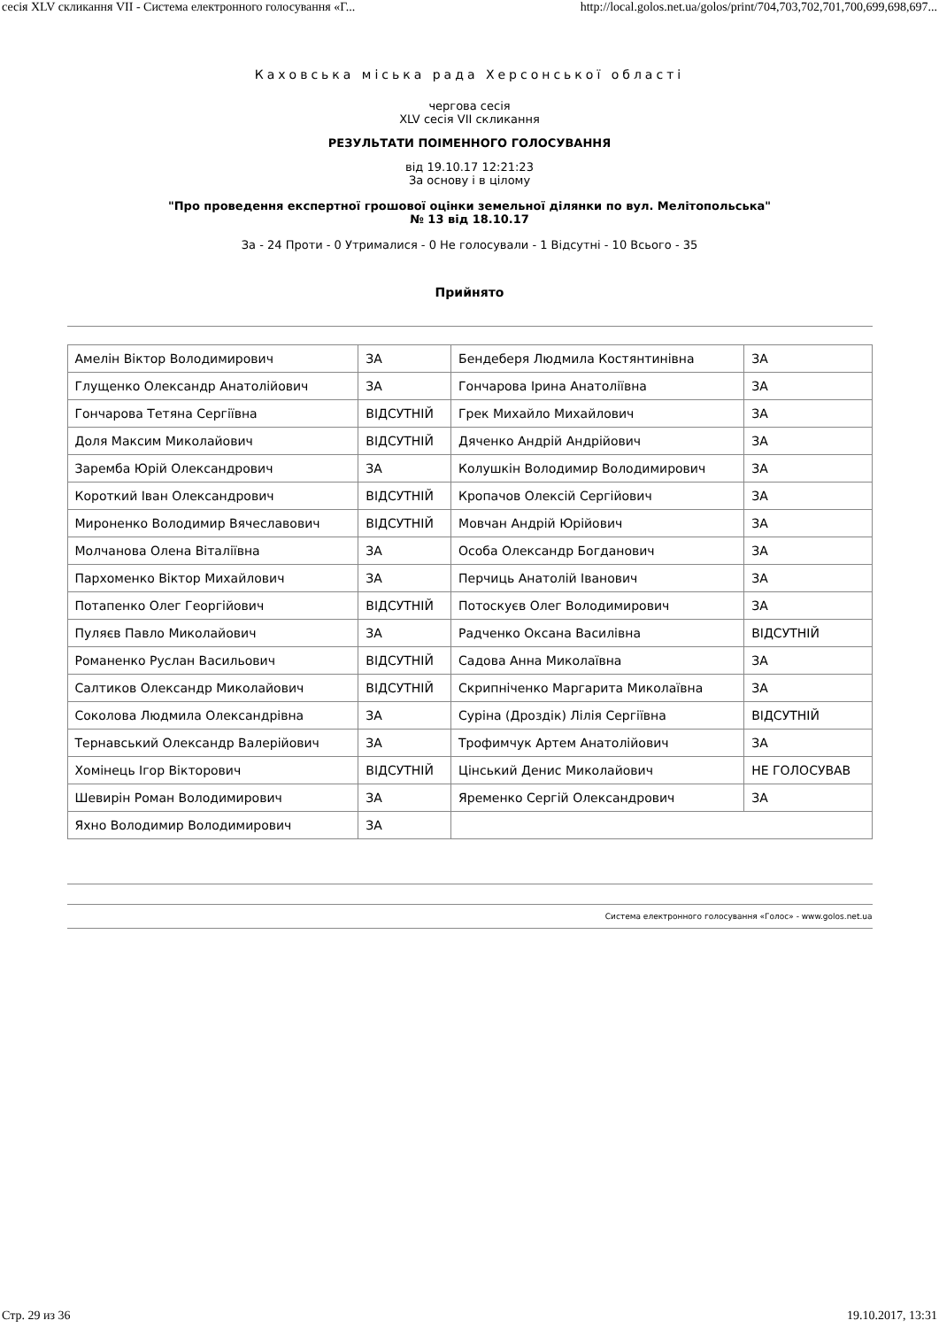сесія XLV скликання VII - Система електронного голосування «Г... http://local.golos.net.ua/golos/print/704,703,702,701,700,699,698,697...
Каховська міська рада Херсонської області
чергова сесія
XLV сесія VII скликання
РЕЗУЛЬТАТИ ПОІМЕННОГО ГОЛОСУВАННЯ
від 19.10.17 12:21:23
За основу і в цілому
"Про проведення експертної грошової оцінки земельної ділянки по вул. Мелітопольська"
№ 13 від 18.10.17
За - 24 Проти - 0 Утрималися - 0 Не голосували - 1 Відсутні - 10 Всього - 35
Прийнято
| Амелін Віктор Володимирович | ЗА | Бендеберя Людмила Костянтинівна | ЗА |
| Глущенко Олександр Анатолійович | ЗА | Гончарова Ірина Анатоліївна | ЗА |
| Гончарова Тетяна Сергіївна | ВІДСУТНІЙ | Грек Михайло Михайлович | ЗА |
| Доля Максим Миколайович | ВІДСУТНІЙ | Дяченко Андрій Андрійович | ЗА |
| Заремба Юрій Олександрович | ЗА | Колушкін Володимир Володимирович | ЗА |
| Короткий Іван Олександрович | ВІДСУТНІЙ | Кропачов Олексій Сергійович | ЗА |
| Мироненко Володимир Вячеславович | ВІДСУТНІЙ | Мовчан Андрій Юрійович | ЗА |
| Молчанова Олена Віталіївна | ЗА | Особа Олександр Богданович | ЗА |
| Пархоменко Віктор Михайлович | ЗА | Перчиць Анатолій Іванович | ЗА |
| Потапенко Олег Георгійович | ВІДСУТНІЙ | Потоскуєв Олег Володимирович | ЗА |
| Пуляєв Павло Миколайович | ЗА | Радченко Оксана Василівна | ВІДСУТНІЙ |
| Романенко Руслан Васильович | ВІДСУТНІЙ | Садова Анна Миколаївна | ЗА |
| Салтиков Олександр Миколайович | ВІДСУТНІЙ | Скрипніченко Маргарита Миколаївна | ЗА |
| Соколова Людмила Олександрівна | ЗА | Суріна (Дроздік) Лілія Сергіївна | ВІДСУТНІЙ |
| Тернавський Олександр Валерійович | ЗА | Трофимчук Артем Анатолійович | ЗА |
| Хомінець Ігор Вікторович | ВІДСУТНІЙ | Цінський Денис Миколайович | НЕ ГОЛОСУВАВ |
| Шевирін Роман Володимирович | ЗА | Яременко Сергій Олександрович | ЗА |
| Яхно Володимир Володимирович | ЗА | | |
Система електронного голосування «Голос» - www.golos.net.ua
Стр. 29 из 36 19.10.2017, 13:31